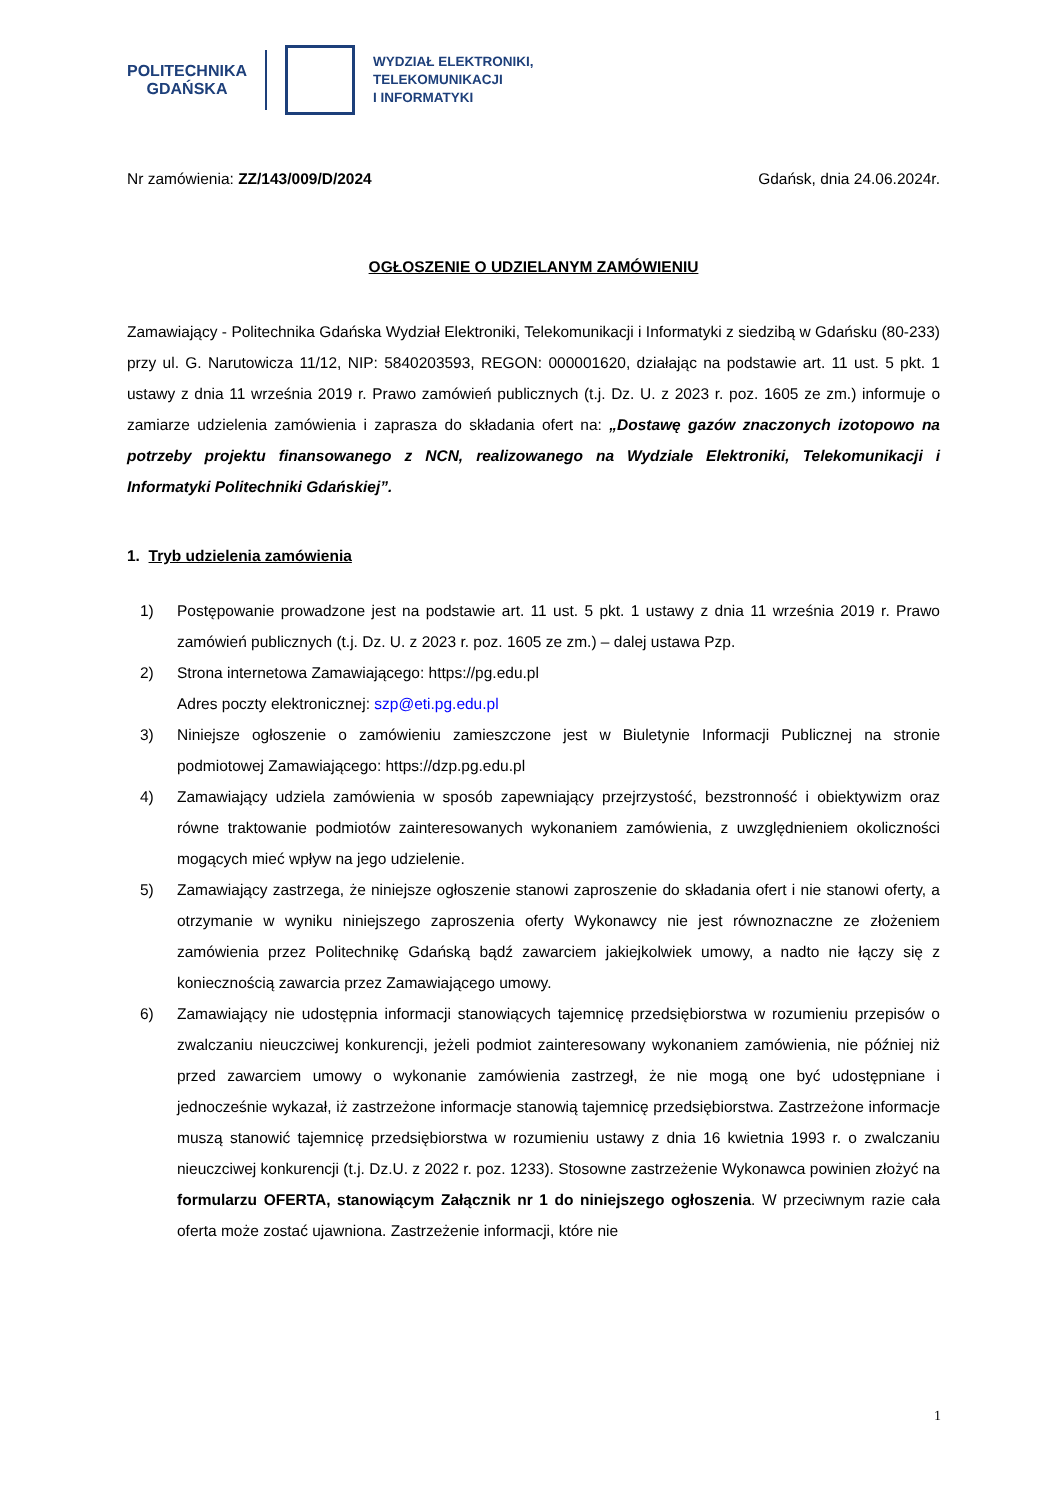POLITECHNIKA
GDAŃSKA
WYDZIAŁ ELEKTRONIKI,
TELEKOMUNIKACJI
I INFORMATYKI
Nr zamówienia: ZZ/143/009/D/2024 Gdańsk, dnia 24.06.2024r.
OGŁOSZENIE O UDZIELANYM ZAMÓWIENIU
Zamawiający - Politechnika Gdańska Wydział Elektroniki, Telekomunikacji i Informatyki z siedzibą w Gdańsku (80-233) przy ul. G. Narutowicza 11/12, NIP: 5840203593, REGON: 000001620, działając na podstawie art. 11 ust. 5 pkt. 1 ustawy z dnia 11 września 2019 r. Prawo zamówień publicznych (t.j. Dz. U. z 2023 r. poz. 1605 ze zm.) informuje o zamiarze udzielenia zamówienia i zaprasza do składania ofert na: „Dostawę gazów znaczonych izotopowo na potrzeby projektu finansowanego z NCN, realizowanego na Wydziale Elektroniki, Telekomunikacji i Informatyki Politechniki Gdańskiej”.
1. Tryb udzielenia zamówienia
1) Postępowanie prowadzone jest na podstawie art. 11 ust. 5 pkt. 1 ustawy z dnia 11 września 2019 r. Prawo zamówień publicznych (t.j. Dz. U. z 2023 r. poz. 1605 ze zm.) – dalej ustawa Pzp.
2) Strona internetowa Zamawiającego: https://pg.edu.pl
Adres poczty elektronicznej: szp@eti.pg.edu.pl
3) Niniejsze ogłoszenie o zamówieniu zamieszczone jest w Biuletynie Informacji Publicznej na stronie podmiotowej Zamawiającego: https://dzp.pg.edu.pl
4) Zamawiający udziela zamówienia w sposób zapewniający przejrzystość, bezstronność i obiektywizm oraz równe traktowanie podmiotów zainteresowanych wykonaniem zamówienia, z uwzględnieniem okoliczności mogących mieć wpływ na jego udzielenie.
5) Zamawiający zastrzega, że niniejsze ogłoszenie stanowi zaproszenie do składania ofert i nie stanowi oferty, a otrzymanie w wyniku niniejszego zaproszenia oferty Wykonawcy nie jest równoznaczne ze złożeniem zamówienia przez Politechnikę Gdańską bądź zawarciem jakiejkolwiek umowy, a nadto nie łączy się z koniecznością zawarcia przez Zamawiającego umowy.
6) Zamawiający nie udostępnia informacji stanowiących tajemnicę przedsiębiorstwa w rozumieniu przepisów o zwalczaniu nieuczciwej konkurencji, jeżeli podmiot zainteresowany wykonaniem zamówienia, nie później niż przed zawarciem umowy o wykonanie zamówienia zastrzegł, że nie mogą one być udostępniane i jednocześnie wykazał, iż zastrzeżone informacje stanowią tajemnicę przedsiębiorstwa. Zastrzeżone informacje muszą stanowić tajemnicę przedsiębiorstwa w rozumieniu ustawy z dnia 16 kwietnia 1993 r. o zwalczaniu nieuczciwej konkurencji (t.j. Dz.U. z 2022 r. poz. 1233). Stosowne zastrzeżenie Wykonawca powinien złożyć na formularzu OFERTA, stanowiącym Załącznik nr 1 do niniejszego ogłoszenia. W przeciwnym razie cała oferta może zostać ujawniona. Zastrzeżenie informacji, które nie
1